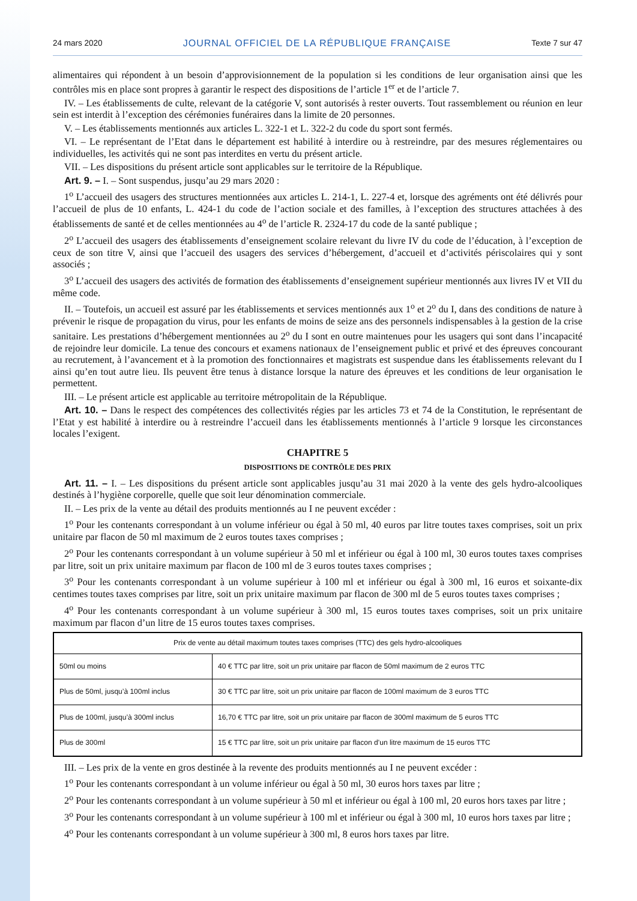24 mars 2020 JOURNAL OFFICIEL DE LA RÉPUBLIQUE FRANÇAISE Texte 7 sur 47
alimentaires qui répondent à un besoin d’approvisionnement de la population si les conditions de leur organisation ainsi que les contrôles mis en place sont propres à garantir le respect des dispositions de l’article 1<sup>er</sup> et de l’article 7.
IV. – Les établissements de culte, relevant de la catégorie V, sont autorisés à rester ouverts. Tout rassemblement ou réunion en leur sein est interdit à l’exception des cérémonies funéraires dans la limite de 20 personnes.
V. – Les établissements mentionnés aux articles L. 322-1 et L. 322-2 du code du sport sont fermés.
VI. – Le représentant de l’Etat dans le département est habilité à interdire ou à restreindre, par des mesures réglementaires ou individuelles, les activités qui ne sont pas interdites en vertu du présent article.
VII. – Les dispositions du présent article sont applicables sur le territoire de la République.
Art. 9. – I. – Sont suspendus, jusqu’au 29 mars 2020 :
1<sup>o</sup> L’accueil des usagers des structures mentionnées aux articles L. 214-1, L. 227-4 et, lorsque des agréments ont été délivrés pour l’accueil de plus de 10 enfants, L. 424-1 du code de l’action sociale et des familles, à l’exception des structures attachées à des établissements de santé et de celles mentionnées au 4<sup>o</sup> de l’article R. 2324-17 du code de la santé publique ;
2<sup>o</sup> L’accueil des usagers des établissements d’enseignement scolaire relevant du livre IV du code de l’éducation, à l’exception de ceux de son titre V, ainsi que l’accueil des usagers des services d’hébergement, d’accueil et d’activités périscolaires qui y sont associés ;
3<sup>o</sup> L’accueil des usagers des activités de formation des établissements d’enseignement supérieur mentionnés aux livres IV et VII du même code.
II. – Toutefois, un accueil est assuré par les établissements et services mentionnés aux 1<sup>o</sup> et 2<sup>o</sup> du I, dans des conditions de nature à prévenir le risque de propagation du virus, pour les enfants de moins de seize ans des personnels indispensables à la gestion de la crise sanitaire. Les prestations d’hébergement mentionnées au 2<sup>o</sup> du I sont en outre maintenues pour les usagers qui sont dans l’incapacité de rejoindre leur domicile. La tenue des concours et examens nationaux de l’enseignement public et privé et des épreuves concourant au recrutement, à l’avancement et à la promotion des fonctionnaires et magistrats est suspendue dans les établissements relevant du I ainsi qu’en tout autre lieu. Ils peuvent être tenus à distance lorsque la nature des épreuves et les conditions de leur organisation le permettent.
III. – Le présent article est applicable au territoire métropolitain de la République.
Art. 10. – Dans le respect des compétences des collectivités régies par les articles 73 et 74 de la Constitution, le représentant de l’Etat y est habilité à interdire ou à restreindre l’accueil dans les établissements mentionnés à l’article 9 lorsque les circonstances locales l’exigent.
CHAPITRE 5
DISPOSITIONS DE CONTRÔLE DES PRIX
Art. 11. – I. – Les dispositions du présent article sont applicables jusqu’au 31 mai 2020 à la vente des gels hydro-alcooliques destinés à l’hygiène corporelle, quelle que soit leur dénomination commerciale.
II. – Les prix de la vente au détail des produits mentionnés au I ne peuvent excéder :
1<sup>o</sup> Pour les contenants correspondant à un volume inférieur ou égal à 50 ml, 40 euros par litre toutes taxes comprises, soit un prix unitaire par flacon de 50 ml maximum de 2 euros toutes taxes comprises ;
2<sup>o</sup> Pour les contenants correspondant à un volume supérieur à 50 ml et inférieur ou égal à 100 ml, 30 euros toutes taxes comprises par litre, soit un prix unitaire maximum par flacon de 100 ml de 3 euros toutes taxes comprises ;
3<sup>o</sup> Pour les contenants correspondant à un volume supérieur à 100 ml et inférieur ou égal à 300 ml, 16 euros et soixante-dix centimes toutes taxes comprises par litre, soit un prix unitaire maximum par flacon de 300 ml de 5 euros toutes taxes comprises ;
4<sup>o</sup> Pour les contenants correspondant à un volume supérieur à 300 ml, 15 euros toutes taxes comprises, soit un prix unitaire maximum par flacon d’un litre de 15 euros toutes taxes comprises.
| Prix de vente au détail maximum toutes taxes comprises (TTC) des gels hydro-alcooliques | |
| --- | --- |
| 50ml ou moins | 40 € TTC par litre, soit un prix unitaire par flacon de 50ml maximum de 2 euros TTC |
| Plus de 50ml, jusqu’à 100ml inclus | 30 € TTC par litre, soit un prix unitaire par flacon de 100ml maximum de 3 euros TTC |
| Plus de 100ml, jusqu’à 300ml inclus | 16,70 € TTC par litre, soit un prix unitaire par flacon de 300ml maximum de 5 euros TTC |
| Plus de 300ml | 15 € TTC par litre, soit un prix unitaire par flacon d’un litre maximum de 15 euros TTC |
III. – Les prix de la vente en gros destinée à la revente des produits mentionnés au I ne peuvent excéder :
1<sup>o</sup> Pour les contenants correspondant à un volume inférieur ou égal à 50 ml, 30 euros hors taxes par litre ;
2<sup>o</sup> Pour les contenants correspondant à un volume supérieur à 50 ml et inférieur ou égal à 100 ml, 20 euros hors taxes par litre ;
3<sup>o</sup> Pour les contenants correspondant à un volume supérieur à 100 ml et inférieur ou égal à 300 ml, 10 euros hors taxes par litre ;
4<sup>o</sup> Pour les contenants correspondant à un volume supérieur à 300 ml, 8 euros hors taxes par litre.